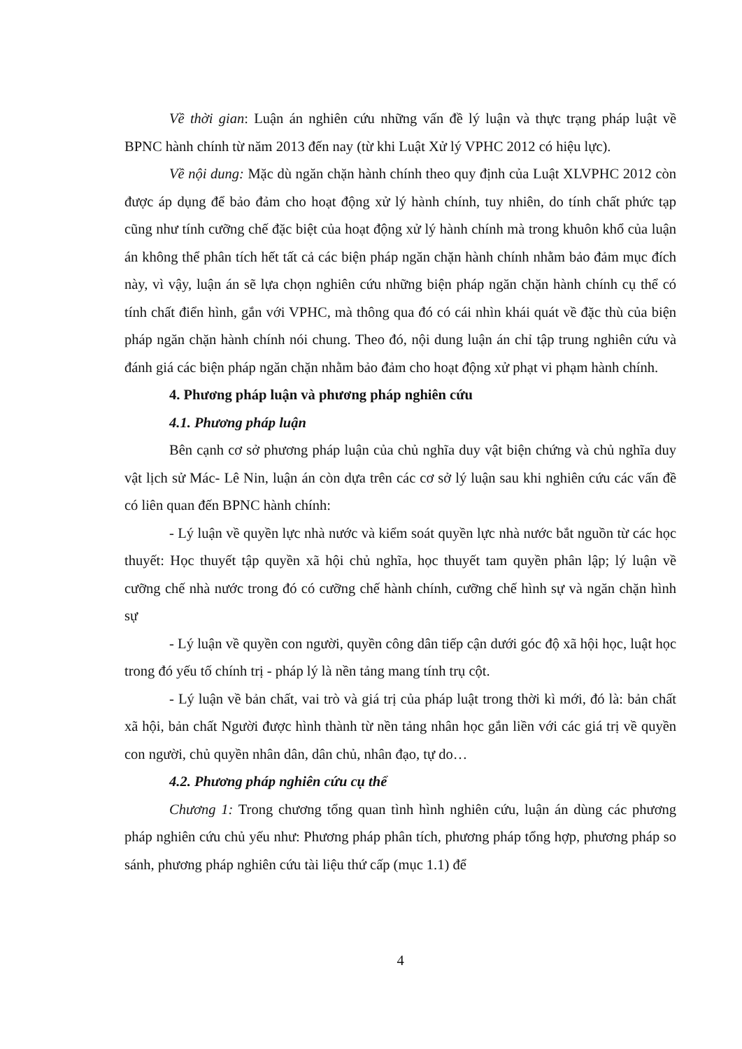Về thời gian: Luận án nghiên cứu những vấn đề lý luận và thực trạng pháp luật về BPNC hành chính từ năm 2013 đến nay (từ khi Luật Xử lý VPHC 2012 có hiệu lực).
Về nội dung: Mặc dù ngăn chặn hành chính theo quy định của Luật XLVPHC 2012 còn được áp dụng để bảo đảm cho hoạt động xử lý hành chính, tuy nhiên, do tính chất phức tạp cũng như tính cưỡng chế đặc biệt của hoạt động xử lý hành chính mà trong khuôn khổ của luận án không thể phân tích hết tất cả các biện pháp ngăn chặn hành chính nhằm bảo đảm mục đích này, vì vậy, luận án sẽ lựa chọn nghiên cứu những biện pháp ngăn chặn hành chính cụ thể có tính chất điển hình, gắn với VPHC, mà thông qua đó có cái nhìn khái quát về đặc thù của biện pháp ngăn chặn hành chính nói chung. Theo đó, nội dung luận án chỉ tập trung nghiên cứu và đánh giá các biện pháp ngăn chặn nhằm bảo đảm cho hoạt động xử phạt vi phạm hành chính.
4. Phương pháp luận và phương pháp nghiên cứu
4.1. Phương pháp luận
Bên cạnh cơ sở phương pháp luận của chủ nghĩa duy vật biện chứng và chủ nghĩa duy vật lịch sử Mác- Lê Nin, luận án còn dựa trên các cơ sở lý luận sau khi nghiên cứu các vấn đề có liên quan đến BPNC hành chính:
- Lý luận về quyền lực nhà nước và kiểm soát quyền lực nhà nước bắt nguồn từ các học thuyết: Học thuyết tập quyền xã hội chủ nghĩa, học thuyết tam quyền phân lập; lý luận về cưỡng chế nhà nước trong đó có cưỡng chế hành chính, cưỡng chế hình sự và ngăn chặn hình sự
- Lý luận về quyền con người, quyền công dân tiếp cận dưới góc độ xã hội học, luật học trong đó yếu tố chính trị - pháp lý là nền tảng mang tính trụ cột.
- Lý luận về bản chất, vai trò và giá trị của pháp luật trong thời kì mới, đó là: bản chất xã hội, bản chất Người được hình thành từ nền tảng nhân học gắn liền với các giá trị về quyền con người, chủ quyền nhân dân, dân chủ, nhân đạo, tự do…
4.2. Phương pháp nghiên cứu cụ thể
Chương 1: Trong chương tổng quan tình hình nghiên cứu, luận án dùng các phương pháp nghiên cứu chủ yếu như: Phương pháp phân tích, phương pháp tổng hợp, phương pháp so sánh, phương pháp nghiên cứu tài liệu thứ cấp (mục 1.1) để
4